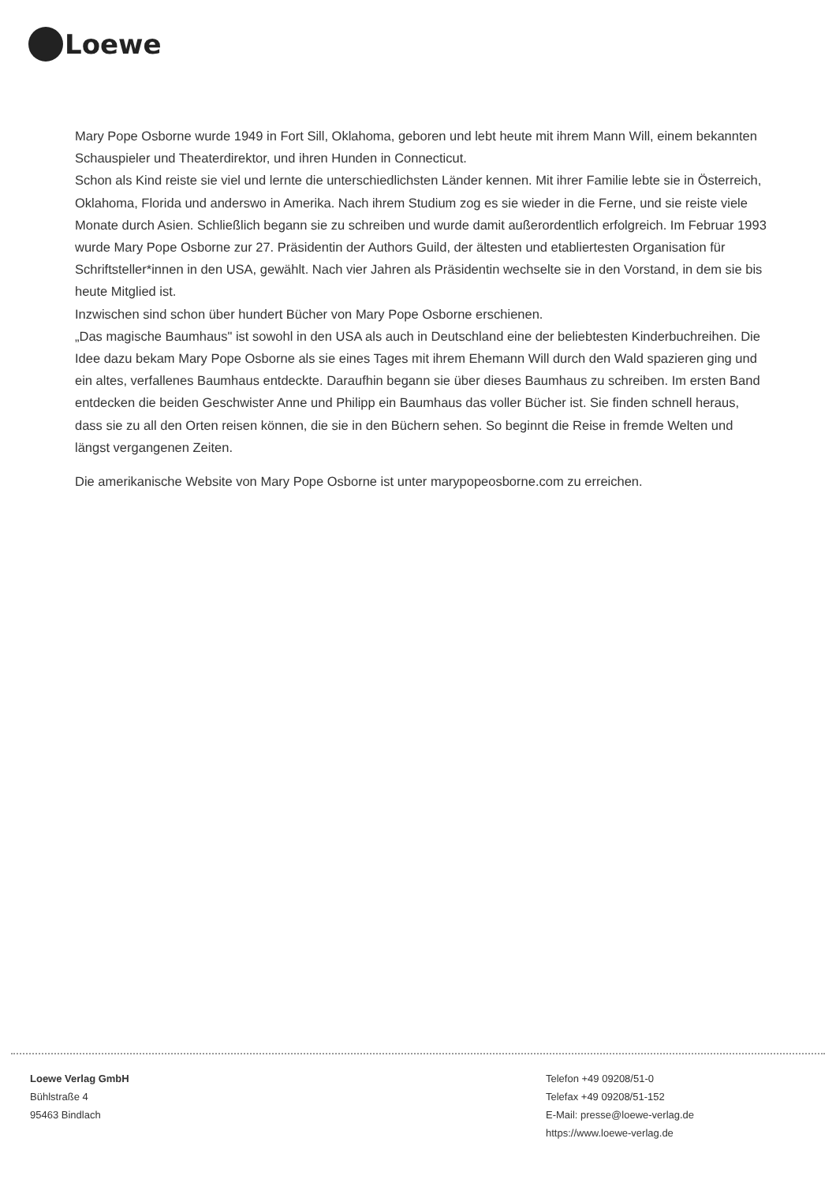Loewe
Mary Pope Osborne wurde 1949 in Fort Sill, Oklahoma, geboren und lebt heute mit ihrem Mann Will, einem bekannten Schauspieler und Theaterdirektor, und ihren Hunden in Connecticut.
Schon als Kind reiste sie viel und lernte die unterschiedlichsten Länder kennen. Mit ihrer Familie lebte sie in Österreich, Oklahoma, Florida und anderswo in Amerika. Nach ihrem Studium zog es sie wieder in die Ferne, und sie reiste viele Monate durch Asien. Schließlich begann sie zu schreiben und wurde damit außerordentlich erfolgreich. Im Februar 1993 wurde Mary Pope Osborne zur 27. Präsidentin der Authors Guild, der ältesten und etabliertesten Organisation für Schriftsteller*innen in den USA, gewählt. Nach vier Jahren als Präsidentin wechselte sie in den Vorstand, in dem sie bis heute Mitglied ist.
Inzwischen sind schon über hundert Bücher von Mary Pope Osborne erschienen.
„Das magische Baumhaus" ist sowohl in den USA als auch in Deutschland eine der beliebtesten Kinderbuchreihen. Die Idee dazu bekam Mary Pope Osborne als sie eines Tages mit ihrem Ehemann Will durch den Wald spazieren ging und ein altes, verfallenes Baumhaus entdeckte. Daraufhin begann sie über dieses Baumhaus zu schreiben. Im ersten Band entdecken die beiden Geschwister Anne und Philipp ein Baumhaus das voller Bücher ist. Sie finden schnell heraus, dass sie zu all den Orten reisen können, die sie in den Büchern sehen. So beginnt die Reise in fremde Welten und längst vergangenen Zeiten.
Die amerikanische Website von Mary Pope Osborne ist unter marypopeosborne.com zu erreichen.
Loewe Verlag GmbH
Bühlstraße 4
95463 Bindlach
Telefon +49 09208/51-0
Telefax +49 09208/51-152
E-Mail: presse@loewe-verlag.de
https://www.loewe-verlag.de